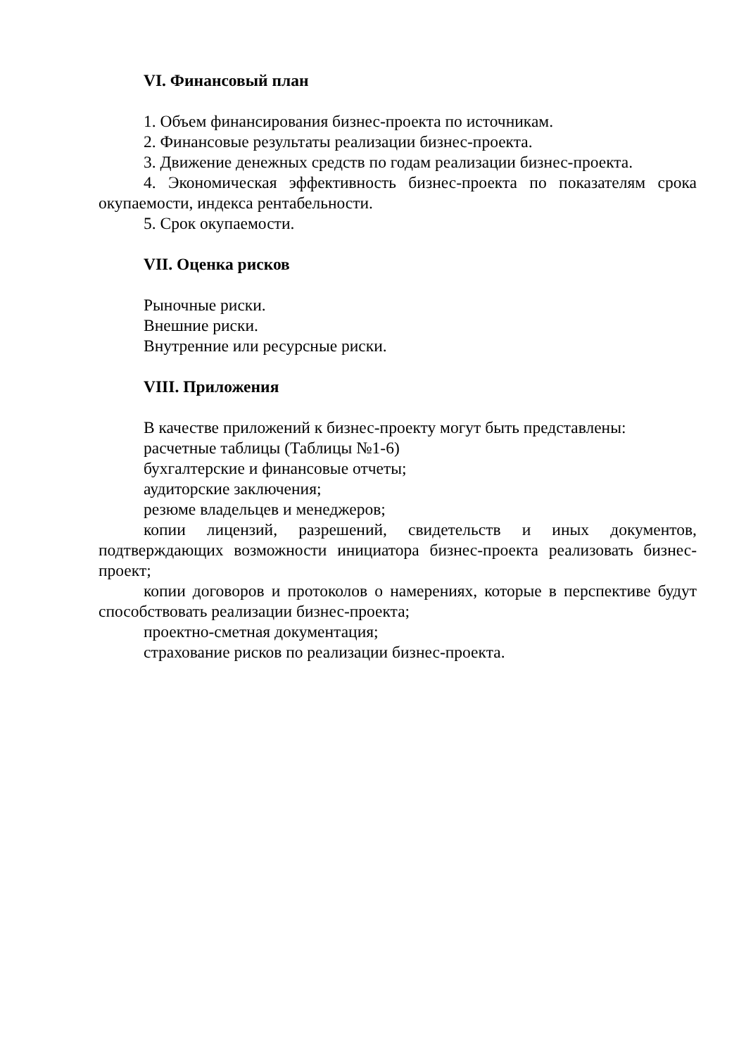VI. Финансовый план
1. Объем финансирования бизнес-проекта по источникам.
2. Финансовые результаты реализации бизнес-проекта.
3. Движение денежных средств по годам реализации бизнес-проекта.
4. Экономическая эффективность бизнес-проекта по показателям срока окупаемости, индекса рентабельности.
5. Срок окупаемости.
VII. Оценка рисков
Рыночные риски.
Внешние риски.
Внутренние или ресурсные риски.
VIII. Приложения
В качестве приложений к бизнес-проекту могут быть представлены:
расчетные таблицы (Таблицы №1-6)
бухгалтерские и финансовые отчеты;
аудиторские заключения;
резюме владельцев и менеджеров;
копии лицензий, разрешений, свидетельств и иных документов, подтверждающих возможности инициатора бизнес-проекта реализовать бизнес-проект;
копии договоров и протоколов о намерениях, которые в перспективе будут способствовать реализации бизнес-проекта;
проектно-сметная документация;
страхование рисков по реализации бизнес-проекта.